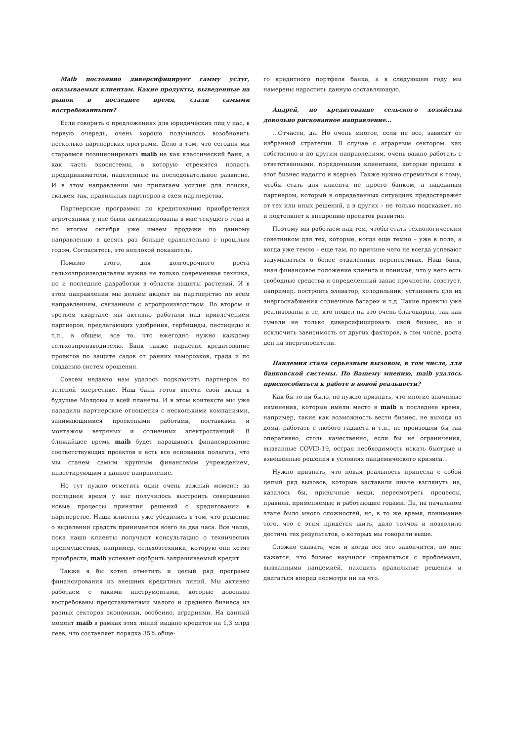Maib постоянно диверсифицирует гамму услуг, оказываемых клиентам. Какие продукты, выведенные на рынок в последнее время, стали самыми востребованными?
Если говорить о предложениях для юридических лиц у нас, в первую очередь, очень хорошо получилось возобновить несколько партнерских программ. Дело в том, что сегодня мы стараемся позиционировать maib не как классический банк, а как часть экосистемы, в которую стремятся попасть предприниматели, нацеленные на последовательное развитие. И в этом направлении мы прилагаем усилия для поиска, скажем так, правильных партнеров и схем партнерства.
Партнерские программы по кредитованию приобретения агротехники у нас были активизированы в мае текущего года и по итогам октября уже имеем продажи по данному направлению в десять раз больше сравнительно с прошлым годом. Согласитесь, это неплохой показатель.
Помимо этого, для долгосрочного роста сельхозпроизводителям нужна не только современная техника, но и последние разработки в области защиты растений. И в этом направлении мы делаем акцент на партнерство по всем направлениям, связанным с агропроизводством. Во втором и третьем квартале мы активно работали над привлечением партнеров, предлагающих удобрения, гербициды, пестициды и т.п., в общем, все то, что ежегодно нужно каждому сельхозпроизводителю. Банк также нарастил кредитование проектов по защите садов от ранних заморозков, града и по созданию систем орошения.
Совсем недавно нам удалось подключить партнеров по зеленой энергетике. Наш банк готов внести свой вклад в будущее Молдовы и всей планеты. И в этом контексте мы уже наладили партнерские отношения с несколькими компаниями, занимающимися проектными работами, поставками и монтажом ветряных и солнечных электростанций. В ближайшее время maib будет наращивать финансирование соответствующих проектов и есть все основания полагать, что мы станем самым крупным финансовым учреждением, инвестирующим в данное направление.
Но тут нужно отметить один очень важный момент: за последнее время у нас получилось выстроить совершенно новые процессы принятия решений о кредитовании в партнерстве. Наши клиенты уже убедились в том, что решение о выделении средств принимается всего за два часа. Все чаще, пока наши клиенты получают консультацию о технических преимуществах, например, сельхозтехники, которую они хотят приобрести, maib успевает одобрить запрашиваемый кредит.
Также я бы хотел отметить и целый ряд программ финансирования из внешних кредитных линий. Мы активно работаем с такими инструментами, которые довольно востребованы представителями малого и среднего бизнеса из разных секторов экономики, особенно, аграриями. На данный момент maib в рамках этих линий выдано кредитов на 1,3 млрд леев, что составляет порядка 35% обще-
го кредитного портфеля банка, а в следующем году мы намерены нарастить данную составляющую.
Андрей, но кредитование сельского хозяйства довольно рискованное направление…
…Отчасти, да. Но очень многое, если не все, зависит от избранной стратегии. В случае с аграрным сектором, как собственно и по другим направлениям, очень важно работать с ответственными, порядочными клиентами, которые пришли в этот бизнес надолго и всерьез. Также нужно стремиться к тому, чтобы стать для клиента не просто банком, а надежным партнером, который в определенных ситуациях предостережет от тех или иных решений, а в других – не только подскажет, но и подтолкнет к внедрению проектов развития.
Поэтому мы работаем над тем, чтобы стать технологическим советником для тех, которые, когда еще темно – уже в поле, а когда уже темно – еще там, по причине чего не всегда успевают задумываться о более отдаленных перспективах. Наш банк, зная финансовое положение клиента и понимая, что у него есть свободные средства и определенный запас прочности, советует, например, построить элеватор, холодильник, установить для их энергоснабжения солнечные батареи и т.д. Такие проекты уже реализованы и те, кто пошел на это очень благодарны, так как сумели не только диверсифицировать свой бизнес, но и исключить зависимость от других факторов, в том числе, роста цен на энергоносители.
Пандемия стала серьезным вызовом, в том числе, для банковской системы. По Вашему мнению, maib удалось приспособиться к работе в новой реальности?
Как бы то ни было, но нужно признать, что многие значимые изменения, которые имели место в maib в последнее время, например, такие как возможность вести бизнес, не выходя из дома, работать с любого гаджета и т.п., не произошли бы так оперативно, столь качественно, если бы не ограничения, вызванные COVID-19, острая необходимость искать быстрые и взвешенные решения в условиях пандемического кризиса...
Нужно признать, что новая реальность принесла с собой целый ряд вызовов, которые заставили иначе взглянуть на, казалось бы, привычные вещи, пересмотреть процессы, правила, применяемые и работающие годами. Да, на начальном этапе было много сложностей, но, в то же время, понимание того, что с этим придется жить, дало толчок и позволило достичь тех результатов, о которых мы говорили выше.
Сложно сказать, чем и когда все это закончится, но мне кажется, что бизнес научился справляться с проблемами, вызванными пандемией, находить правильные решения и двигаться вперед несмотря ни на что.